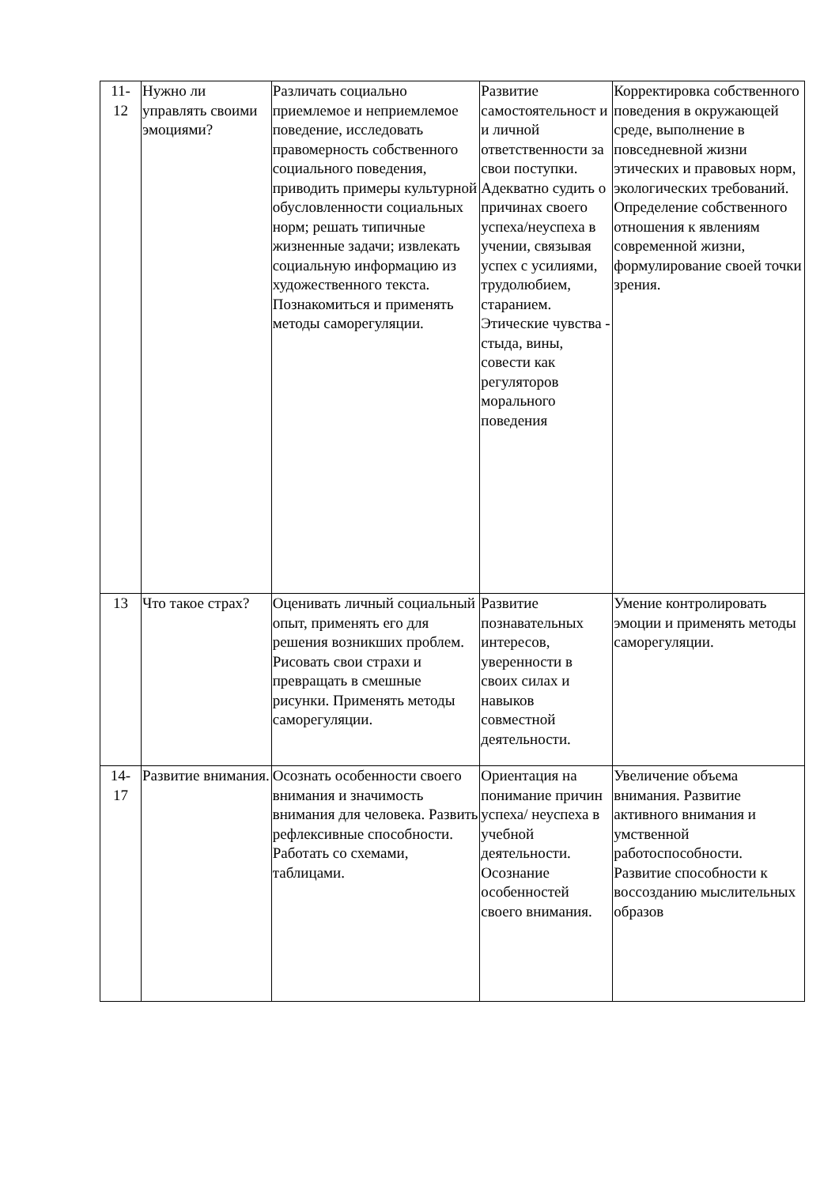| 11- 12 | Нужно ли управлять своими эмоциями? | Различать социально приемлемое и неприемлемое поведение, исследовать правомерность собственного социального поведения, приводить примеры культурной обусловленности социальных норм; решать типичные жизненные задачи; извлекать социальную информацию из художественного текста. Познакомиться и применять методы саморегуляции. | Развитие самостоятельност и и личной ответственности за свои поступки. Адекватно судить о причинах своего успеха/неуспеха в учении, связывая успех с усилиями, трудолюбием, старанием. Этические чувства - стыда, вины, совести как регуляторов морального поведения | Корректировка собственного поведения в окружающей среде, выполнение в повседневной жизни этических и правовых норм, экологических требований. Определение собственного отношения к явлениям современной жизни, формулирование своей точки зрения. |
| 13 | Что такое страх? | Оценивать личный социальный опыт, применять его для решения возникших проблем. Рисовать свои страхи и превращать в смешные рисунки. Применять методы саморегуляции. | Развитие познавательных интересов, уверенности в своих силах и навыков совместной деятельности. | Умение контролировать эмоции и применять методы саморегуляции. |
| 14- 17 | Развитие внимания. | Осознать особенности своего внимания и значимость внимания для человека. Развить рефлексивные способности. Работать со схемами, таблицами. | Ориентация на понимание причин успеха/ неуспеха в учебной деятельности. Осознание особенностей своего внимания. | Увеличение объема внимания. Развитие активного внимания и умственной работоспособности. Развитие способности к воссозданию мыслительных образов |